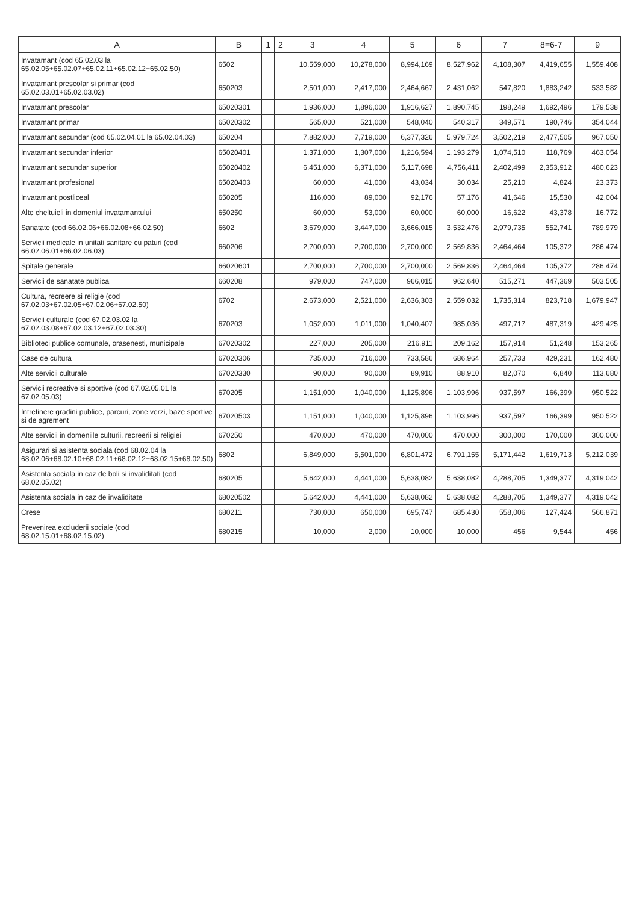| A | B | 1 | 2 | 3 | 4 | 5 | 6 | 7 | 8=6-7 | 9 |
| --- | --- | --- | --- | --- | --- | --- | --- | --- | --- | --- |
| Invatamant (cod 65.02.03 la 65.02.05+65.02.07+65.02.11+65.02.12+65.02.50) | 6502 | | | 10,559,000 | 10,278,000 | 8,994,169 | 8,527,962 | 4,108,307 | 4,419,655 | 1,559,408 |
| Invatamant prescolar si primar (cod 65.02.03.01+65.02.03.02) | 650203 | | | 2,501,000 | 2,417,000 | 2,464,667 | 2,431,062 | 547,820 | 1,883,242 | 533,582 |
| Invatamant prescolar | 65020301 | | | 1,936,000 | 1,896,000 | 1,916,627 | 1,890,745 | 198,249 | 1,692,496 | 179,538 |
| Invatamant primar | 65020302 | | | 565,000 | 521,000 | 548,040 | 540,317 | 349,571 | 190,746 | 354,044 |
| Invatamant secundar (cod 65.02.04.01 la 65.02.04.03) | 650204 | | | 7,882,000 | 7,719,000 | 6,377,326 | 5,979,724 | 3,502,219 | 2,477,505 | 967,050 |
| Invatamant secundar inferior | 65020401 | | | 1,371,000 | 1,307,000 | 1,216,594 | 1,193,279 | 1,074,510 | 118,769 | 463,054 |
| Invatamant secundar superior | 65020402 | | | 6,451,000 | 6,371,000 | 5,117,698 | 4,756,411 | 2,402,499 | 2,353,912 | 480,623 |
| Invatamant profesional | 65020403 | | | 60,000 | 41,000 | 43,034 | 30,034 | 25,210 | 4,824 | 23,373 |
| Invatamant postliceal | 650205 | | | 116,000 | 89,000 | 92,176 | 57,176 | 41,646 | 15,530 | 42,004 |
| Alte cheltuieli in domeniul invatamantului | 650250 | | | 60,000 | 53,000 | 60,000 | 60,000 | 16,622 | 43,378 | 16,772 |
| Sanatate (cod 66.02.06+66.02.08+66.02.50) | 6602 | | | 3,679,000 | 3,447,000 | 3,666,015 | 3,532,476 | 2,979,735 | 552,741 | 789,979 |
| Servicii medicale in unitati sanitare cu paturi (cod 66.02.06.01+66.02.06.03) | 660206 | | | 2,700,000 | 2,700,000 | 2,700,000 | 2,569,836 | 2,464,464 | 105,372 | 286,474 |
| Spitale generale | 66020601 | | | 2,700,000 | 2,700,000 | 2,700,000 | 2,569,836 | 2,464,464 | 105,372 | 286,474 |
| Servicii de sanatate publica | 660208 | | | 979,000 | 747,000 | 966,015 | 962,640 | 515,271 | 447,369 | 503,505 |
| Cultura, recreere si religie (cod 67.02.03+67.02.05+67.02.06+67.02.50) | 6702 | | | 2,673,000 | 2,521,000 | 2,636,303 | 2,559,032 | 1,735,314 | 823,718 | 1,679,947 |
| Servicii culturale (cod 67.02.03.02 la 67.02.03.08+67.02.03.12+67.02.03.30) | 670203 | | | 1,052,000 | 1,011,000 | 1,040,407 | 985,036 | 497,717 | 487,319 | 429,425 |
| Biblioteci publice comunale, orasenesti, municipale | 67020302 | | | 227,000 | 205,000 | 216,911 | 209,162 | 157,914 | 51,248 | 153,265 |
| Case de cultura | 67020306 | | | 735,000 | 716,000 | 733,586 | 686,964 | 257,733 | 429,231 | 162,480 |
| Alte servicii culturale | 67020330 | | | 90,000 | 90,000 | 89,910 | 88,910 | 82,070 | 6,840 | 113,680 |
| Servicii recreative si sportive (cod 67.02.05.01 la 67.02.05.03) | 670205 | | | 1,151,000 | 1,040,000 | 1,125,896 | 1,103,996 | 937,597 | 166,399 | 950,522 |
| Intretinere gradini publice, parcuri, zone verzi, baze sportive si de agrement | 67020503 | | | 1,151,000 | 1,040,000 | 1,125,896 | 1,103,996 | 937,597 | 166,399 | 950,522 |
| Alte servicii in domeniile culturii, recreerii si religiei | 670250 | | | 470,000 | 470,000 | 470,000 | 470,000 | 300,000 | 170,000 | 300,000 |
| Asigurari si asistenta sociala (cod 68.02.04 la 68.02.06+68.02.10+68.02.11+68.02.12+68.02.15+68.02.50) | 6802 | | | 6,849,000 | 5,501,000 | 6,801,472 | 6,791,155 | 5,171,442 | 1,619,713 | 5,212,039 |
| Asistenta sociala in caz de boli si invaliditati (cod 68.02.05.02) | 680205 | | | 5,642,000 | 4,441,000 | 5,638,082 | 5,638,082 | 4,288,705 | 1,349,377 | 4,319,042 |
| Asistenta sociala in caz de invaliditate | 68020502 | | | 5,642,000 | 4,441,000 | 5,638,082 | 5,638,082 | 4,288,705 | 1,349,377 | 4,319,042 |
| Crese | 680211 | | | 730,000 | 650,000 | 695,747 | 685,430 | 558,006 | 127,424 | 566,871 |
| Prevenirea excluderii sociale (cod 68.02.15.01+68.02.15.02) | 680215 | | | 10,000 | 2,000 | 10,000 | 10,000 | 456 | 9,544 | 456 |